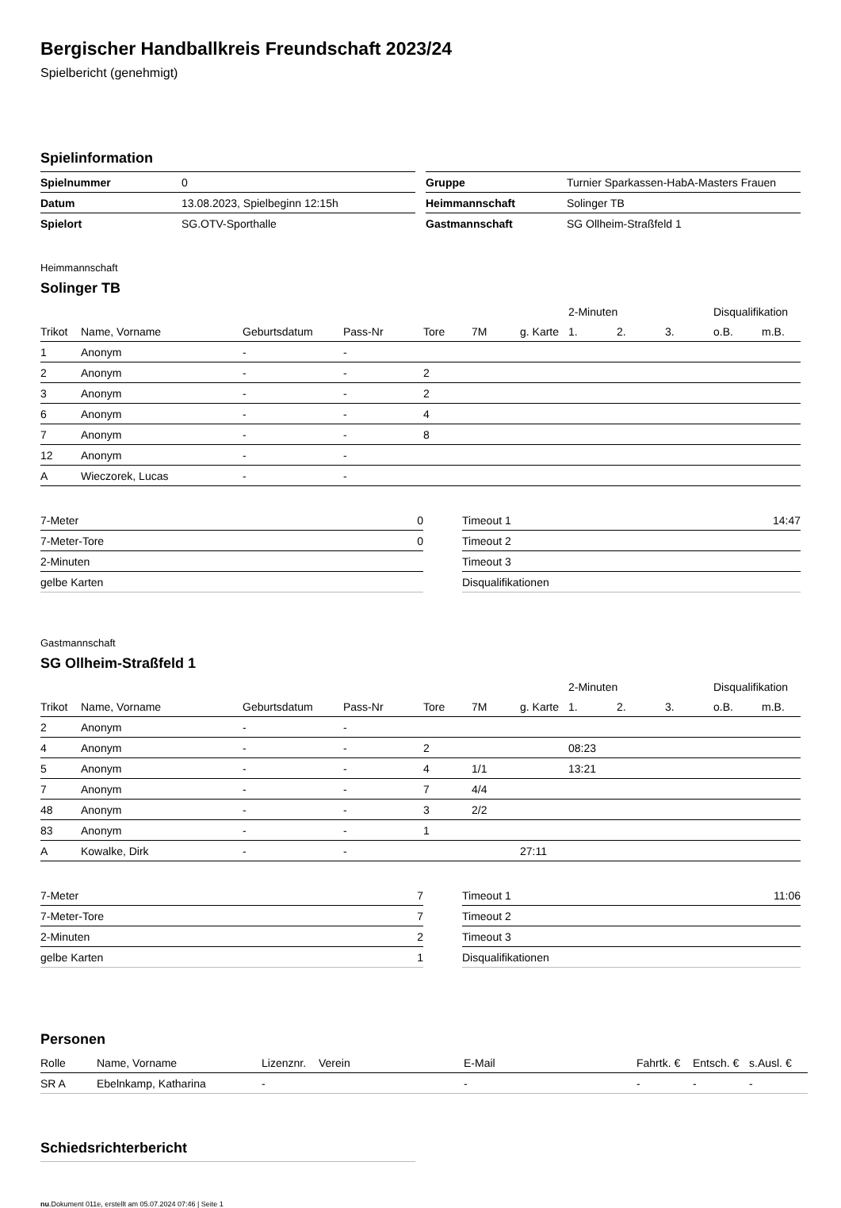Bergischer Handballkreis Freundschaft 2023/24
Spielbericht (genehmigt)
Spielinformation
| Spielnummer | 0 |
| Datum | 13.08.2023, Spielbeginn 12:15h |
| Spielort | SG.OTV-Sporthalle |
| Gruppe | Turnier Sparkassen-HabA-Masters Frauen |
| Heimmannschaft | Solinger TB |
| Gastmannschaft | SG Ollheim-Straßfeld 1 |
Heimmannschaft
Solinger TB
| | | | | | | | 2-Minuten | | | Disqualifikation | |
| --- | --- | --- | --- | --- | --- | --- | --- | --- | --- | --- | --- |
| Trikot | Name, Vorname | Geburtsdatum | Pass-Nr | Tore | 7M | g. Karte | 1. | 2. | 3. | o.B. | m.B. |
| 1 | Anonym | - | - | | | | | | | | |
| 2 | Anonym | - | - | 2 | | | | | | | |
| 3 | Anonym | - | - | 2 | | | | | | | |
| 6 | Anonym | - | - | 4 | | | | | | | |
| 7 | Anonym | - | - | 8 | | | | | | | |
| 12 | Anonym | - | - | | | | | | | | |
| A | Wieczorek, Lucas | - | - | | | | | | | | |
| 7-Meter | 0 |
| 7-Meter-Tore | 0 |
| 2-Minuten | |
| gelbe Karten | |
| Timeout 1 | 14:47 |
| Timeout 2 | |
| Timeout 3 | |
| Disqualifikationen | |
Gastmannschaft
SG Ollheim-Straßfeld 1
| | | | | | | | 2-Minuten | | | Disqualifikation | |
| --- | --- | --- | --- | --- | --- | --- | --- | --- | --- | --- | --- |
| Trikot | Name, Vorname | Geburtsdatum | Pass-Nr | Tore | 7M | g. Karte | 1. | 2. | 3. | o.B. | m.B. |
| 2 | Anonym | - | - | | | | | | | | |
| 4 | Anonym | - | - | 2 | | | 08:23 | | | | |
| 5 | Anonym | - | - | 4 | 1/1 | | 13:21 | | | | |
| 7 | Anonym | - | - | 7 | 4/4 | | | | | | |
| 48 | Anonym | - | - | 3 | 2/2 | | | | | | |
| 83 | Anonym | - | - | 1 | | | | | | | |
| A | Kowalke, Dirk | - | - | | | 27:11 | | | | | |
| 7-Meter | 7 |
| 7-Meter-Tore | 7 |
| 2-Minuten | 2 |
| gelbe Karten | 1 |
| Timeout 1 | 11:06 |
| Timeout 2 | |
| Timeout 3 | |
| Disqualifikationen | |
Personen
| Rolle | Name, Vorname | Lizenznr. | Verein | E-Mail | Fahrtk. € | Entsch. € | s.Ausl. € |
| --- | --- | --- | --- | --- | --- | --- | --- |
| SR A | Ebelnkamp, Katharina | - | | - | - | - | - |
Schiedsrichterbericht
nu.Dokument 011e, erstellt am 05.07.2024 07:46 | Seite 1